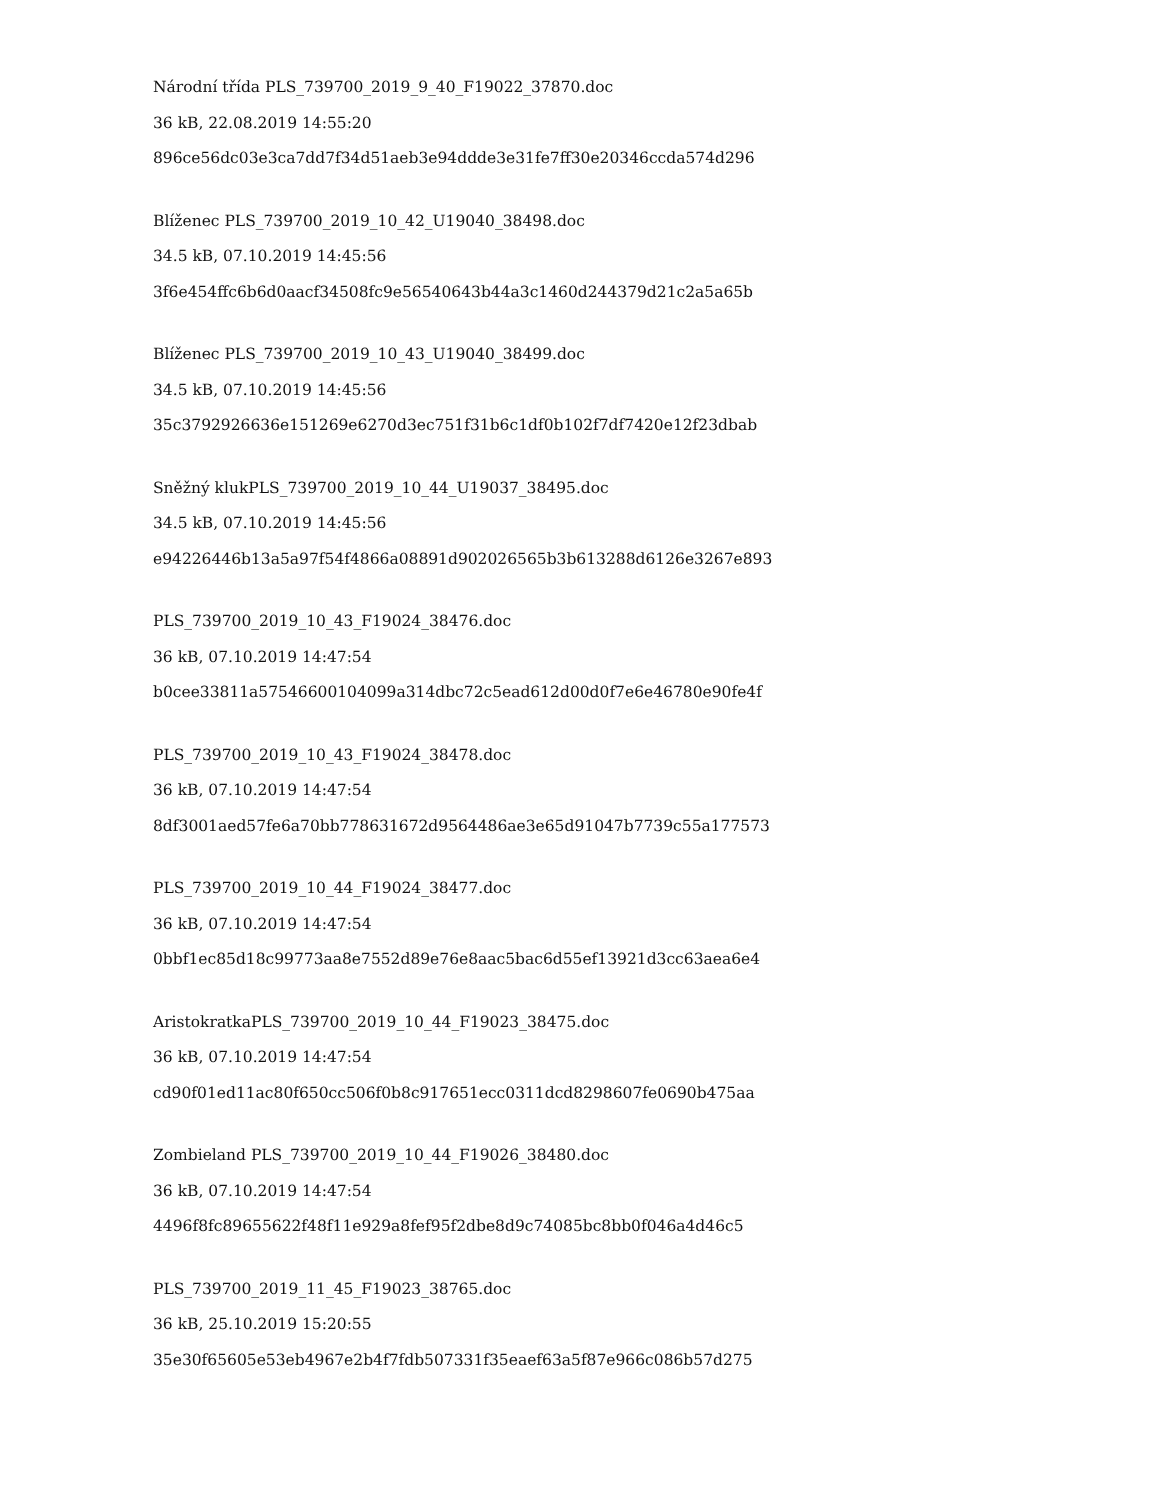Národní třída PLS_739700_2019_9_40_F19022_37870.doc
36 kB, 22.08.2019 14:55:20
896ce56dc03e3ca7dd7f34d51aeb3e94ddde3e31fe7ff30e20346ccda574d296
Blíženec PLS_739700_2019_10_42_U19040_38498.doc
34.5 kB, 07.10.2019 14:45:56
3f6e454ffc6b6d0aacf34508fc9e56540643b44a3c1460d244379d21c2a5a65b
Blíženec PLS_739700_2019_10_43_U19040_38499.doc
34.5 kB, 07.10.2019 14:45:56
35c3792926636e151269e6270d3ec751f31b6c1df0b102f7df7420e12f23dbab
Sněžný klukPLS_739700_2019_10_44_U19037_38495.doc
34.5 kB, 07.10.2019 14:45:56
e94226446b13a5a97f54f4866a08891d902026565b3b613288d6126e3267e893
PLS_739700_2019_10_43_F19024_38476.doc
36 kB, 07.10.2019 14:47:54
b0cee33811a57546600104099a314dbc72c5ead612d00d0f7e6e46780e90fe4f
PLS_739700_2019_10_43_F19024_38478.doc
36 kB, 07.10.2019 14:47:54
8df3001aed57fe6a70bb778631672d9564486ae3e65d91047b7739c55a177573
PLS_739700_2019_10_44_F19024_38477.doc
36 kB, 07.10.2019 14:47:54
0bbf1ec85d18c99773aa8e7552d89e76e8aac5bac6d55ef13921d3cc63aea6e4
AristokratkaPLS_739700_2019_10_44_F19023_38475.doc
36 kB, 07.10.2019 14:47:54
cd90f01ed11ac80f650cc506f0b8c917651ecc0311dcd8298607fe0690b475aa
Zombieland PLS_739700_2019_10_44_F19026_38480.doc
36 kB, 07.10.2019 14:47:54
4496f8fc89655622f48f11e929a8fef95f2dbe8d9c74085bc8bb0f046a4d46c5
PLS_739700_2019_11_45_F19023_38765.doc
36 kB, 25.10.2019 15:20:55
35e30f65605e53eb4967e2b4f7fdb507331f35eaef63a5f87e966c086b57d275